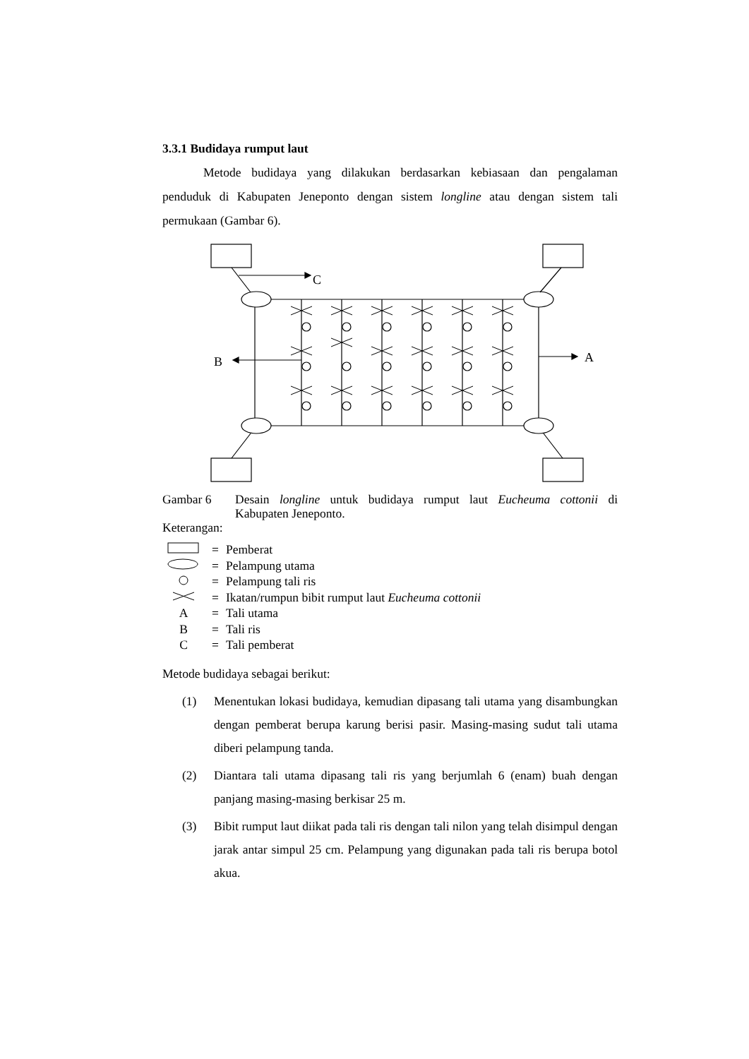3.3.1 Budidaya rumput laut
Metode budidaya yang dilakukan berdasarkan kebiasaan dan pengalaman penduduk di Kabupaten Jeneponto dengan sistem longline atau dengan sistem tali permukaan (Gambar 6).
C
A
B
Gambar 6 Desain longline untuk budidaya rumput laut Eucheuma cottonii di Kabupaten Jeneponto.
Keterangan:
= Pemberat
= Pelampung utama
= Pelampung tali ris
= Ikatan/rumpun bibit rumput laut Eucheuma cottonii
A = Tali utama
B = Tali ris
C = Tali pemberat
Metode budidaya sebagai berikut:
(1) Menentukan lokasi budidaya, kemudian dipasang tali utama yang disambungkan dengan pemberat berupa karung berisi pasir. Masing-masing sudut tali utama diberi pelampung tanda.
(2) Diantara tali utama dipasang tali ris yang berjumlah 6 (enam) buah dengan panjang masing-masing berkisar 25 m.
(3) Bibit rumput laut diikat pada tali ris dengan tali nilon yang telah disimpul dengan jarak antar simpul 25 cm. Pelampung yang digunakan pada tali ris berupa botol akua.